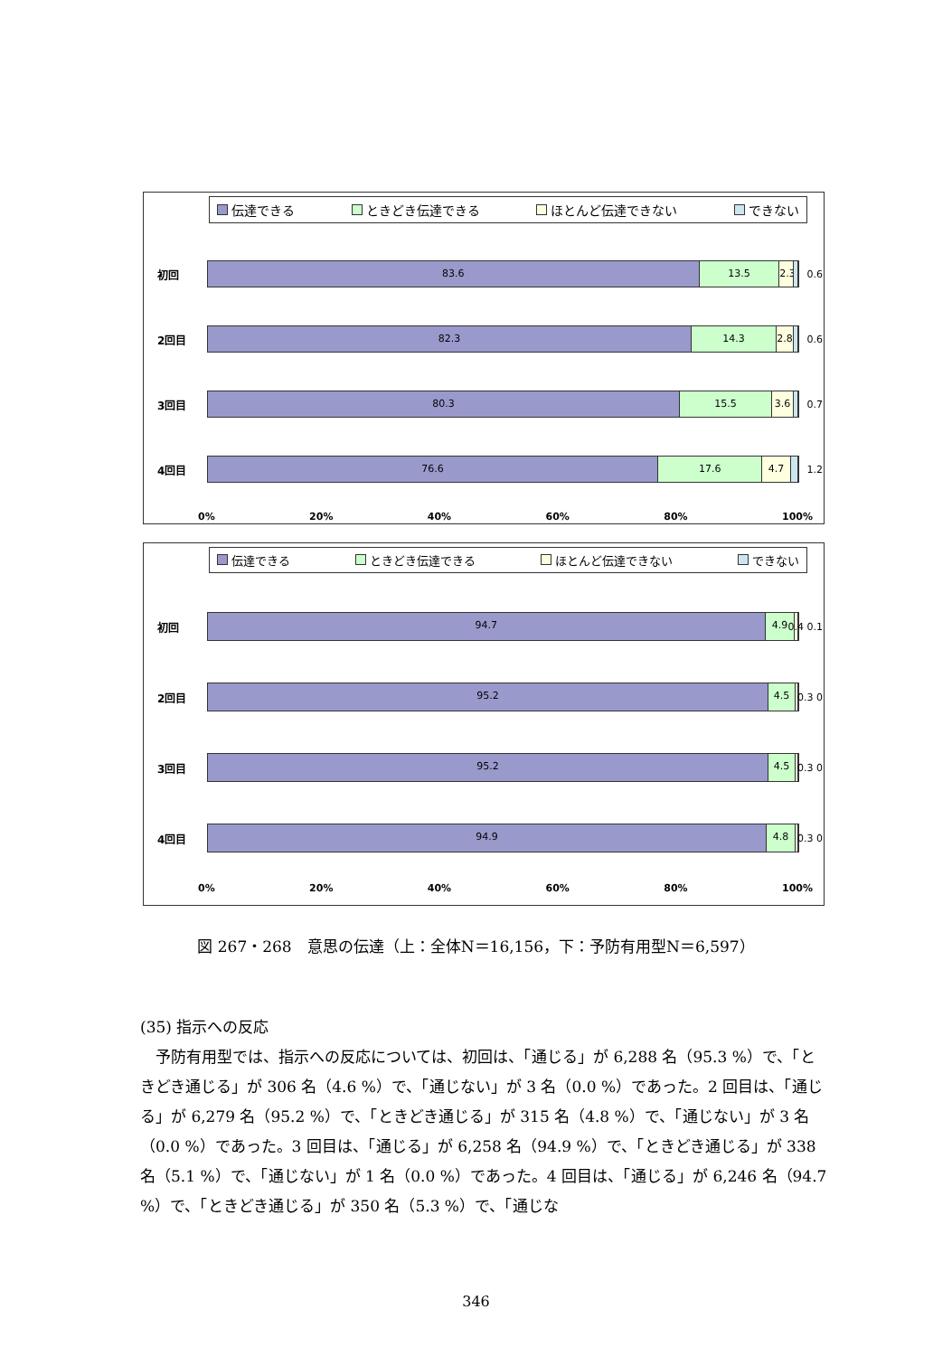伝達できる ときどき伝達できる ほとんど伝達できない できない
初回
83.6 13.5 2.3
0.6
2回目
82.3 14.3 2.8
0.6
3回目
80.3 15.5 3.6
0.7
4回目
76.6 17.6 4.7
1.2
0% 20% 40% 60% 80% 100%
伝達できる ときどき伝達できる ほとんど伝達できない できない
初回
94.7 4.9
0.4 0.1
2回目
95.2 4.5
0.3 0
3回目
95.2 4.5
0.3 0
4回目
94.9 4.8
0.3 0
0% 20% 40% 60% 80% 100%
図 267・268　意思の伝達（上：全体N＝16,156，下：予防有用型N＝6,597）
(35) 指示への反応
　予防有用型では、指示への反応については、初回は、「通じる」が 6,288 名（95.3 %）で、「ときどき通じる」が 306 名（4.6 %）で、「通じない」が 3 名（0.0 %）であった。2 回目は、「通じる」が 6,279 名（95.2 %）で、「ときどき通じる」が 315 名（4.8 %）で、「通じない」が 3 名（0.0 %）であった。3 回目は、「通じる」が 6,258 名（94.9 %）で、「ときどき通じる」が 338 名（5.1 %）で、「通じない」が 1 名（0.0 %）であった。4 回目は、「通じる」が 6,246 名（94.7 %）で、「ときどき通じる」が 350 名（5.3 %）で、「通じな
346